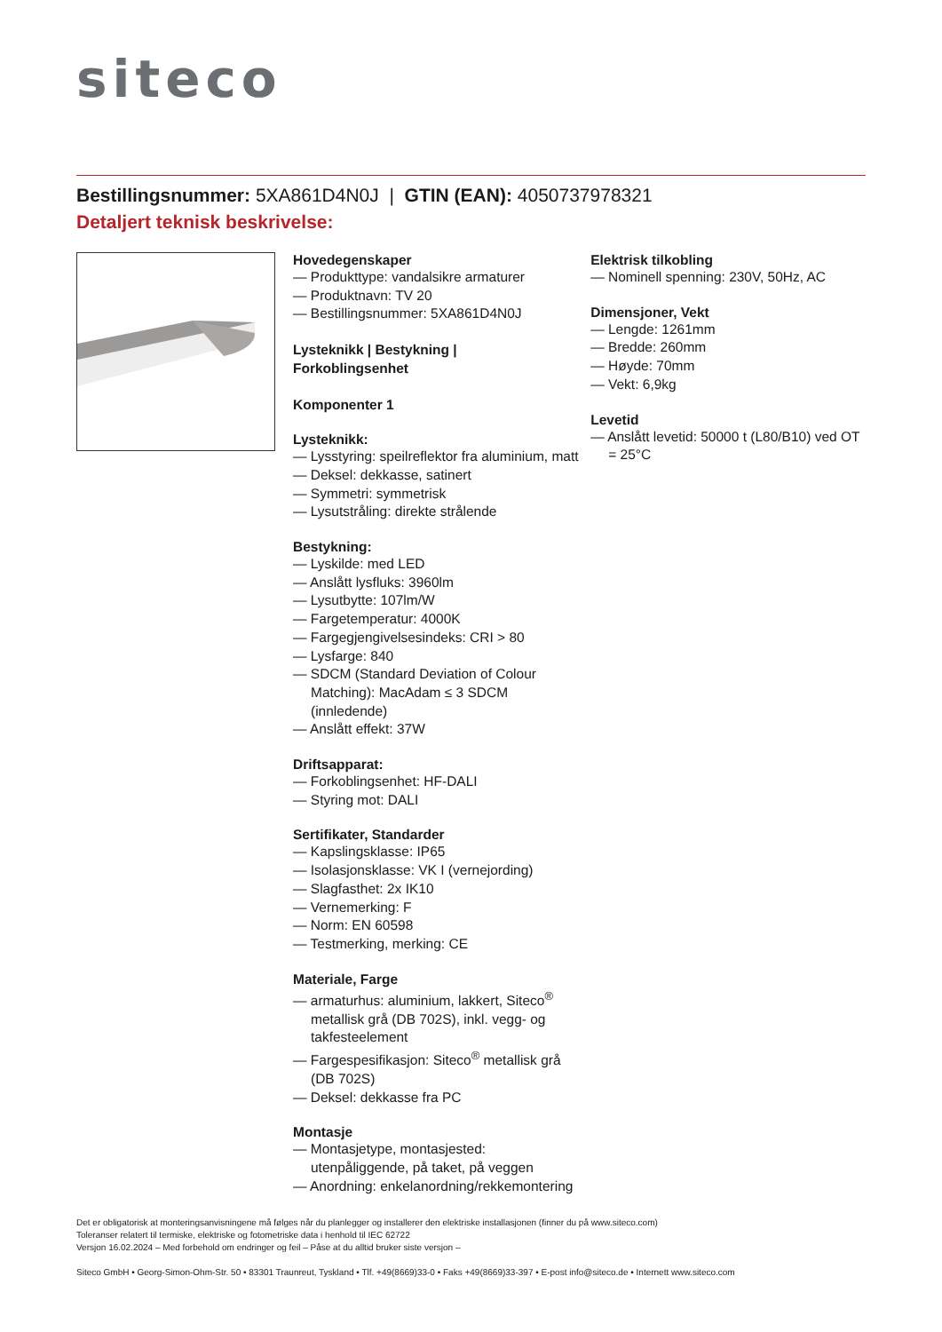siteco
Bestillingsnummer: 5XA861D4N0J | GTIN (EAN): 4050737978321
Detaljert teknisk beskrivelse:
Hovedegenskaper
— Produkttype: vandalsikre armaturer
— Produktnavn: TV 20
— Bestillingsnummer: 5XA861D4N0J
Lysteknikk | Bestykning |
Forkoblingsenhet
Komponenter 1
Lysteknikk:
— Lysstyring: speilreflektor fra aluminium, matt
— Deksel: dekkasse, satinert
— Symmetri: symmetrisk
— Lysutstråling: direkte strålende
Bestykning:
— Lyskilde: med LED
— Anslått lysfluks: 3960lm
— Lysutbytte: 107lm/W
— Fargetemperatur: 4000K
— Fargegjengivelsesindeks: CRI > 80
— Lysfarge: 840
— SDCM (Standard Deviation of Colour Matching): MacAdam ≤ 3 SDCM (innledende)
— Anslått effekt: 37W
Driftsapparat:
— Forkoblingsenhet: HF-DALI
— Styring mot: DALI
Sertifikater, Standarder
— Kapslingsklasse: IP65
— Isolasjonsklasse: VK I (vernejording)
— Slagfasthet: 2x IK10
— Vernemerking: F
— Norm: EN 60598
— Testmerking, merking: CE
Materiale, Farge
— armaturhus: aluminium, lakkert, Siteco<sup>®</sup> metallisk grå (DB 702S), inkl. vegg- og takfesteelement
— Fargespesifikasjon: Siteco<sup>®</sup> metallisk grå (DB 702S)
— Deksel: dekkasse fra PC
Montasje
— Montasjetype, montasjested: utenpåliggende, på taket, på veggen
— Anordning: enkelanordning/rekkemontering
Elektrisk tilkobling
— Nominell spenning: 230V, 50Hz, AC
Dimensjoner, Vekt
— Lengde: 1261mm
— Bredde: 260mm
— Høyde: 70mm
— Vekt: 6,9kg
Levetid
— Anslått levetid: 50000 t (L80/B10) ved OT = 25°C
Det er obligatorisk at monteringsanvisningene må følges når du planlegger og installerer den elektriske installasjonen (finner du på www.siteco.com)
Toleranser relatert til termiske, elektriske og fotometriske data i henhold til IEC 62722
Versjon 16.02.2024 – Med forbehold om endringer og feil – Påse at du alltid bruker siste versjon –
Siteco GmbH • Georg-Simon-Ohm-Str. 50 • 83301 Traunreut, Tyskland • Tlf. +49(8669)33-0 • Faks +49(8669)33-397 • E-post info@siteco.de • Internett www.siteco.com